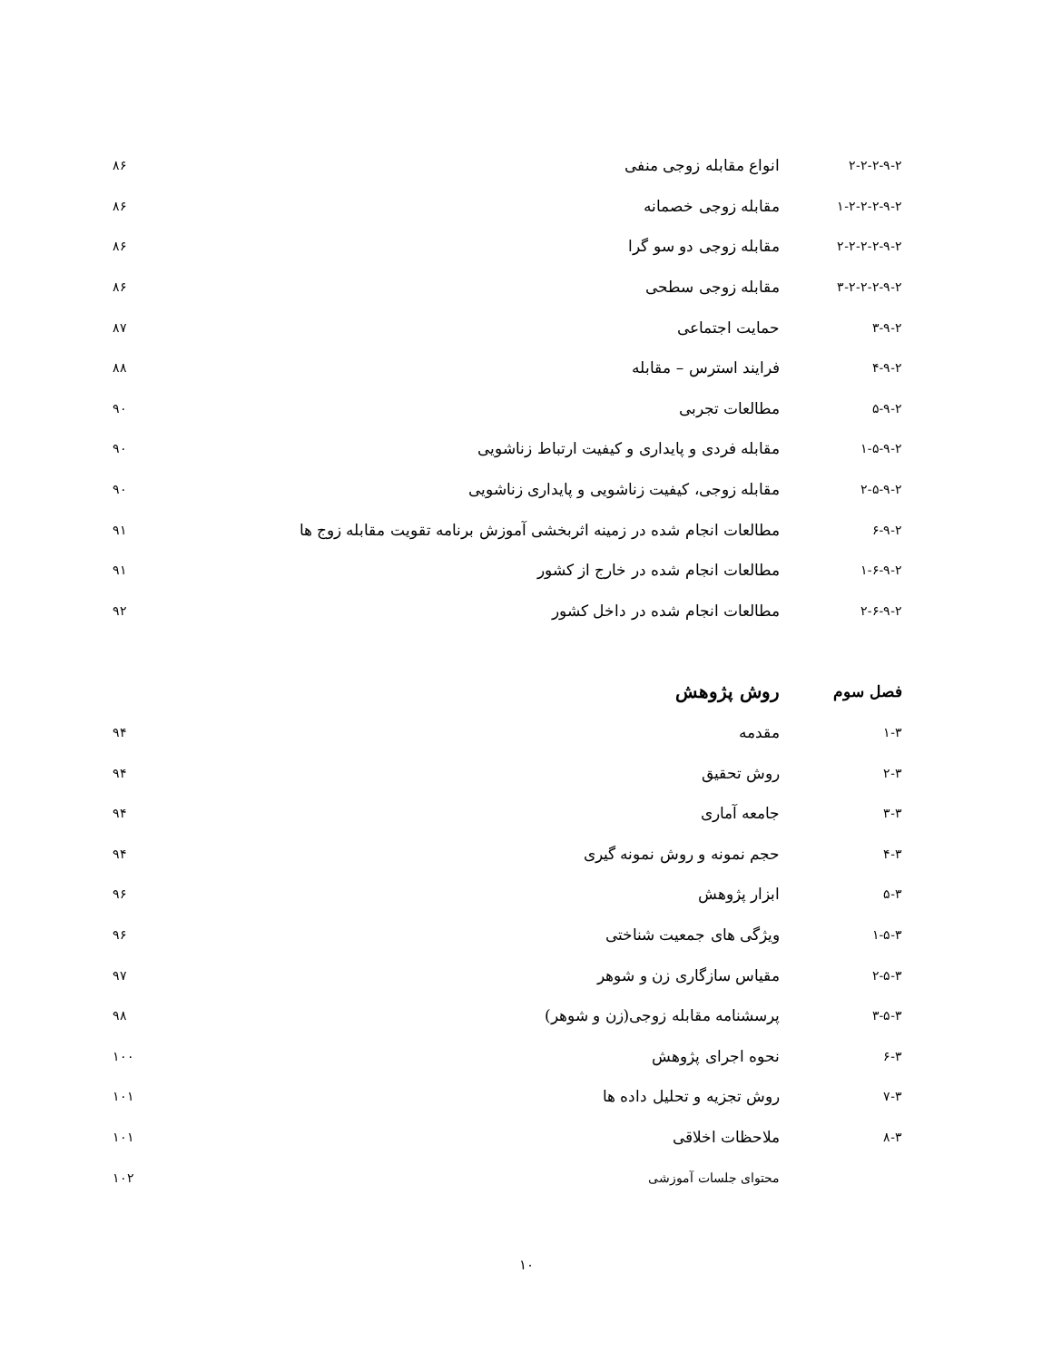۲-۲-۲-۹-۲ انواع مقابله زوجی منفی ۸۶
۱-۲-۲-۲-۹-۲ مقابله زوجی خصمانه ۸۶
۲-۲-۲-۲-۹-۲ مقابله زوجی دو سو گرا ۸۶
۳-۲-۲-۲-۹-۲ مقابله زوجی سطحی ۸۶
۳-۹-۲ حمایت اجتماعی ۸۷
۴-۹-۲ فرایند استرس – مقابله ۸۸
۵-۹-۲ مطالعات تجربی ۹۰
۱-۵-۹-۲ مقابله فردی و پایداری و کیفیت ارتباط زناشویی ۹۰
۲-۵-۹-۲ مقابله زوجی، کیفیت زناشویی و پایداری زناشویی ۹۰
۶-۹-۲ مطالعات انجام شده در زمینه اثربخشی آموزش برنامه تقویت مقابله زوج ها ۹۱
۱-۶-۹-۲ مطالعات انجام شده در خارج از کشور ۹۱
۲-۶-۹-۲ مطالعات انجام شده در داخل کشور ۹۲
فصل سوم روش پژوهش
۱-۳ مقدمه ۹۴
۲-۳ روش تحقیق ۹۴
۳-۳ جامعه آماری ۹۴
۴-۳ حجم نمونه و روش نمونه گیری ۹۴
۵-۳ ابزار پژوهش ۹۶
۱-۵-۳ ویژگی های جمعیت شناختی ۹۶
۲-۵-۳ مقیاس سازگاری زن و شوهر ۹۷
۳-۵-۳ پرسشنامه مقابله زوجی(زن و شوهر) ۹۸
۶-۳ نحوه اجرای پژوهش ۱۰۰
۷-۳ روش تجزیه و تحلیل داده ها ۱۰۱
۸-۳ ملاحظات اخلاقی ۱۰۱
محتوای جلسات آموزشی ۱۰۲
۱۰